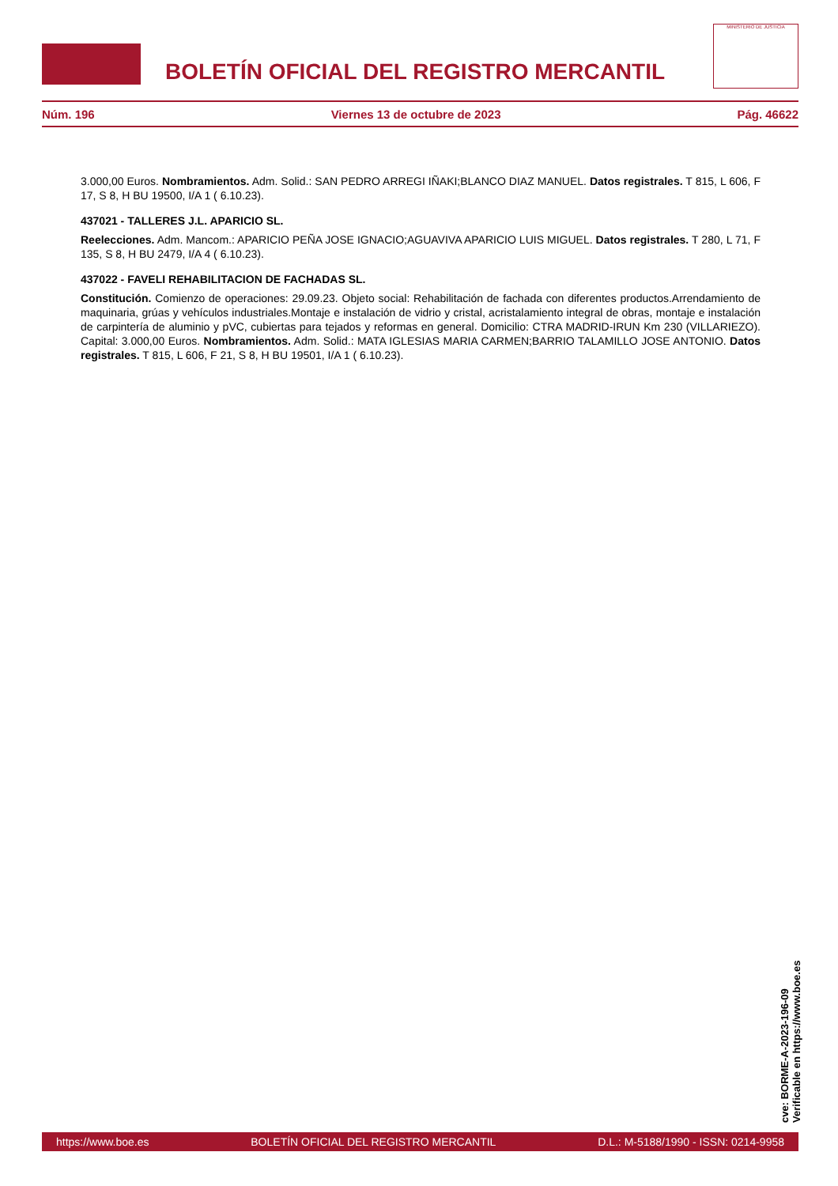BOLETÍN OFICIAL DEL REGISTRO MERCANTIL
MINISTERIO DE JUSTICIA
Núm. 196 Viernes 13 de octubre de 2023 Pág. 46622
3.000,00 Euros. Nombramientos. Adm. Solid.: SAN PEDRO ARREGI IÑAKI;BLANCO DIAZ MANUEL. Datos registrales. T 815, L 606, F 17, S 8, H BU 19500, I/A 1 ( 6.10.23).
437021 - TALLERES J.L. APARICIO SL.
Reelecciones. Adm. Mancom.: APARICIO PEÑA JOSE IGNACIO;AGUAVIVA APARICIO LUIS MIGUEL. Datos registrales. T 280, L 71, F 135, S 8, H BU 2479, I/A 4 ( 6.10.23).
437022 - FAVELI REHABILITACION DE FACHADAS SL.
Constitución. Comienzo de operaciones: 29.09.23. Objeto social: Rehabilitación de fachada con diferentes productos.Arrendamiento de maquinaria, grúas y vehículos industriales.Montaje e instalación de vidrio y cristal, acristalamiento integral de obras, montaje e instalación de carpintería de aluminio y pVC, cubiertas para tejados y reformas en general. Domicilio: CTRA MADRID-IRUN Km 230 (VILLARIEZO). Capital: 3.000,00 Euros. Nombramientos. Adm. Solid.: MATA IGLESIAS MARIA CARMEN;BARRIO TALAMILLO JOSE ANTONIO. Datos registrales. T 815, L 606, F 21, S 8, H BU 19501, I/A 1 ( 6.10.23).
cve: BORME-A-2023-196-09
Verificable en https://www.boe.es
https://www.boe.es BOLETÍN OFICIAL DEL REGISTRO MERCANTIL D.L.: M-5188/1990 - ISSN: 0214-9958